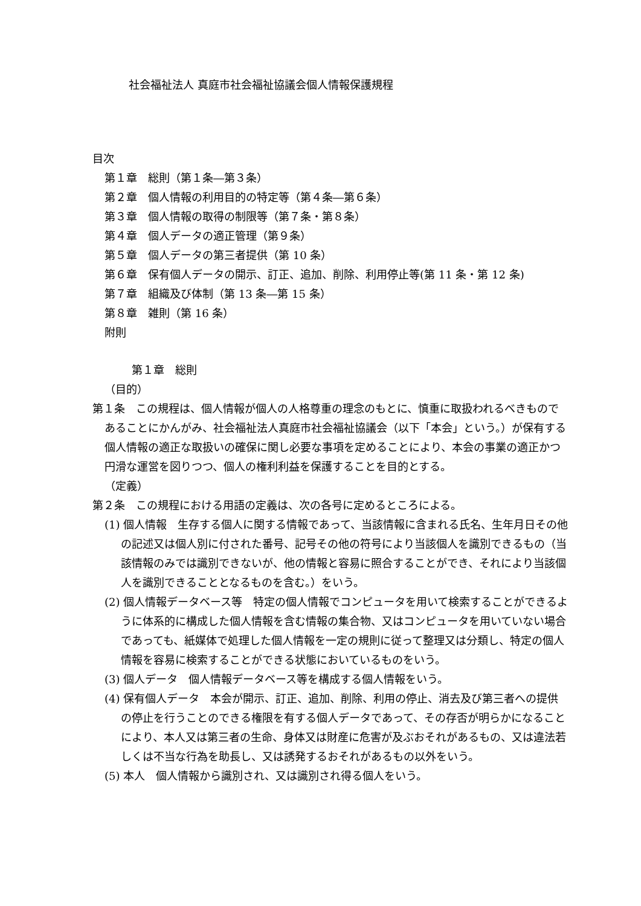社会福祉法人 真庭市社会福祉協議会個人情報保護規程
目次
第１章　総則（第１条―第３条）
第２章　個人情報の利用目的の特定等（第４条―第６条）
第３章　個人情報の取得の制限等（第７条・第８条）
第４章　個人データの適正管理（第９条）
第５章　個人データの第三者提供（第 10 条）
第６章　保有個人データの開示、訂正、追加、削除、利用停止等(第 11 条・第 12 条)
第７章　組織及び体制（第 13 条―第 15 条）
第８章　雑則（第 16 条）
附則
第１章　総則
（目的）
第１条　この規程は、個人情報が個人の人格尊重の理念のもとに、慎重に取扱われるべきものであることにかんがみ、社会福祉法人真庭市社会福祉協議会（以下「本会」という。）が保有する個人情報の適正な取扱いの確保に関し必要な事項を定めることにより、本会の事業の適正かつ円滑な運営を図りつつ、個人の権利利益を保護することを目的とする。
（定義）
第２条　この規程における用語の定義は、次の各号に定めるところによる。
(1) 個人情報　生存する個人に関する情報であって、当該情報に含まれる氏名、生年月日その他の記述又は個人別に付された番号、記号その他の符号により当該個人を識別できるもの（当該情報のみでは識別できないが、他の情報と容易に照合することができ、それにより当該個人を識別できることとなるものを含む。）をいう。
(2) 個人情報データベース等　特定の個人情報でコンピュータを用いて検索することができるように体系的に構成した個人情報を含む情報の集合物、又はコンピュータを用いていない場合であっても、紙媒体で処理した個人情報を一定の規則に従って整理又は分類し、特定の個人情報を容易に検索することができる状態においているものをいう。
(3) 個人データ　個人情報データベース等を構成する個人情報をいう。
(4) 保有個人データ　本会が開示、訂正、追加、削除、利用の停止、消去及び第三者への提供の停止を行うことのできる権限を有する個人データであって、その存否が明らかになることにより、本人又は第三者の生命、身体又は財産に危害が及ぶおそれがあるもの、又は違法若しくは不当な行為を助長し、又は誘発するおそれがあるもの以外をいう。
(5) 本人　個人情報から識別され、又は識別され得る個人をいう。